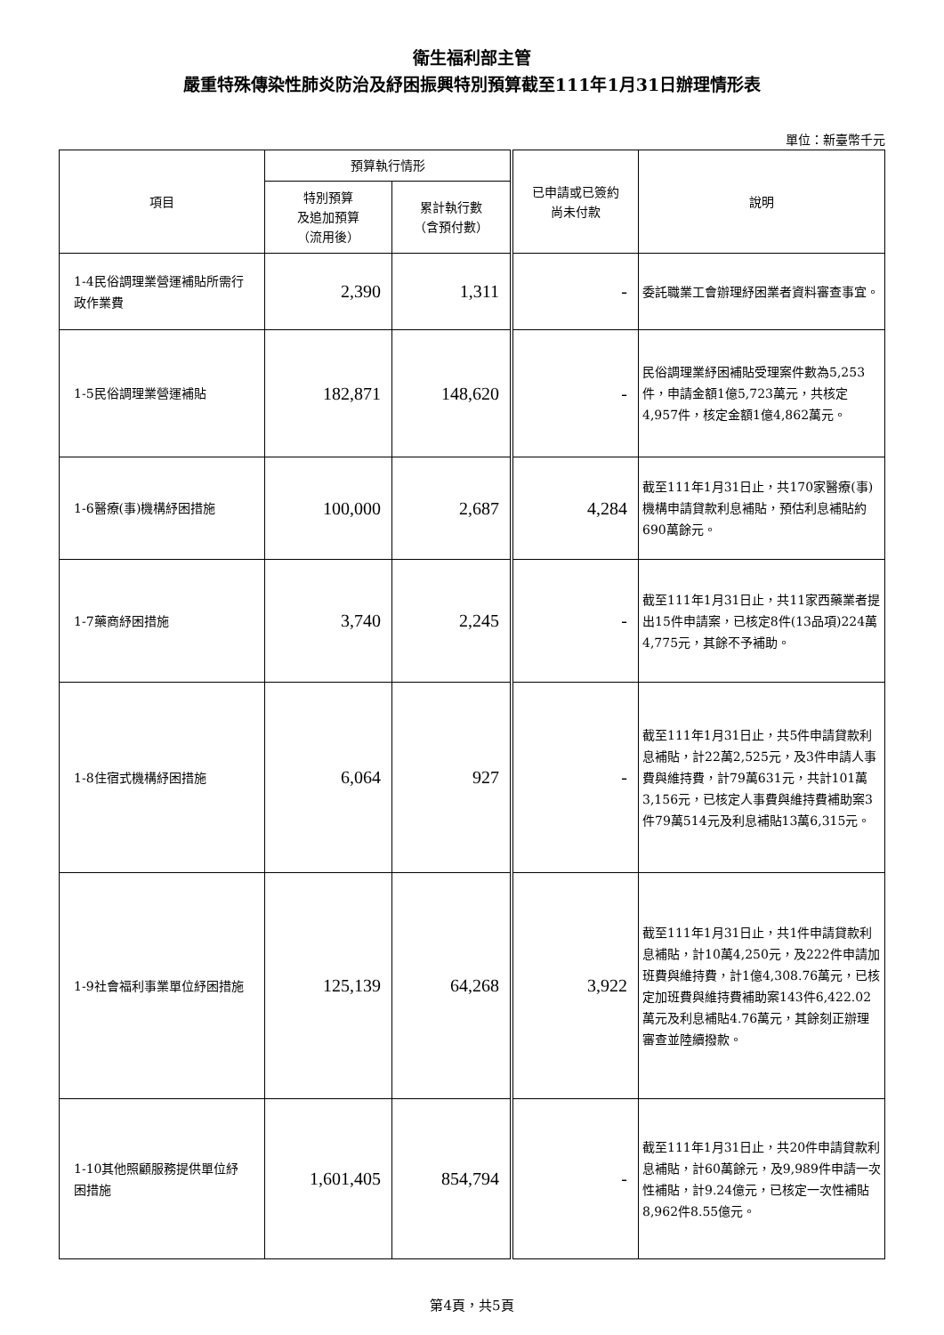衛生福利部主管
嚴重特殊傳染性肺炎防治及紓困振興特別預算截至111年1月31日辦理情形表
單位：新臺幣千元
| 項目 | 預算執行情形 | | 已申請或已簽約 尚未付款 | 說明 |
| --- | --- | --- | --- | --- |
| | 特別預算 及追加預算 （流用後） | 累計執行數 （含預付數） | | |
| 1-4民俗調理業營運補貼所需行政作業費 | 2,390 | 1,311 | - | 委託職業工會辦理紓困業者資料審查事宜。 |
| 1-5民俗調理業營運補貼 | 182,871 | 148,620 | - | 民俗調理業紓困補貼受理案件數為5,253件，申請金額1億5,723萬元，共核定4,957件，核定金額1億4,862萬元。 |
| 1-6醫療(事)機構紓困措施 | 100,000 | 2,687 | 4,284 | 截至111年1月31日止，共170家醫療(事)機構申請貸款利息補貼，預估利息補貼約690萬餘元。 |
| 1-7藥商紓困措施 | 3,740 | 2,245 | - | 截至111年1月31日止，共11家西藥業者提出15件申請案，已核定8件(13品項)224萬4,775元，其餘不予補助。 |
| 1-8住宿式機構紓困措施 | 6,064 | 927 | - | 截至111年1月31日止，共5件申請貸款利息補貼，計22萬2,525元，及3件申請人事費與維持費，計79萬631元，共計101萬3,156元，已核定人事費與維持費補助案3件79萬514元及利息補貼13萬6,315元。 |
| 1-9社會福利事業單位紓困措施 | 125,139 | 64,268 | 3,922 | 截至111年1月31日止，共1件申請貸款利息補貼，計10萬4,250元，及222件申請加班費與維持費，計1億4,308.76萬元，已核定加班費與維持費補助案143件6,422.02萬元及利息補貼4.76萬元，其餘刻正辦理審查並陸續撥款。 |
| 1-10其他照顧服務提供單位紓困措施 | 1,601,405 | 854,794 | - | 截至111年1月31日止，共20件申請貸款利息補貼，計60萬餘元，及9,989件申請一次性補貼，計9.24億元，已核定一次性補貼8,962件8.55億元。 |
第4頁，共5頁